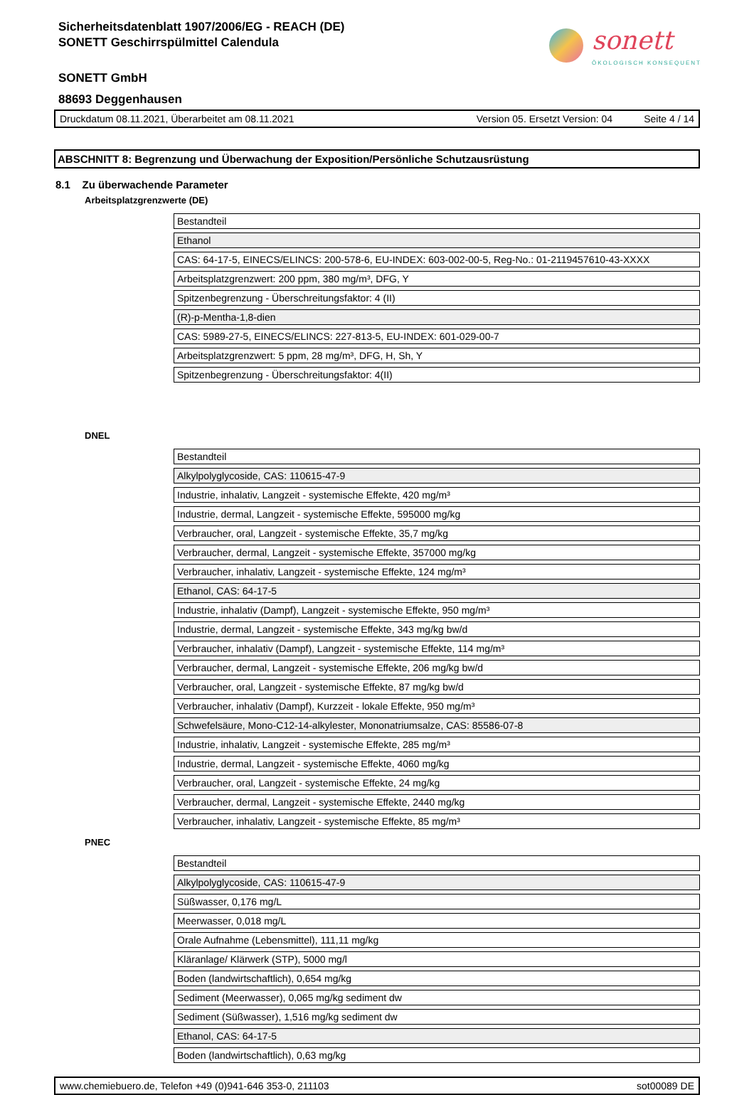sonett
ÖKOLOGISCH KONSEQUENT
Sicherheitsdatenblatt 1907/2006/EG - REACH (DE)
SONETT Geschirrspülmittel Calendula
SONETT GmbH
88693 Deggenhausen
Druckdatum 08.11.2021, Überarbeitet am 08.11.2021 Version 05. Ersetzt Version: 04 Seite 4 / 14
ABSCHNITT 8: Begrenzung und Überwachung der Exposition/Persönliche Schutzausrüstung
8.1 Zu überwachende Parameter
Arbeitsplatzgrenzwerte (DE)
| Bestandteil |
| Ethanol |
| CAS: 64-17-5, EINECS/ELINCS: 200-578-6, EU-INDEX: 603-002-00-5, Reg-No.: 01-2119457610-43-XXXX |
| Arbeitsplatzgrenzwert: 200 ppm, 380 mg/m³, DFG, Y |
| Spitzenbegrenzung - Überschreitungsfaktor: 4 (II) |
| (R)-p-Mentha-1,8-dien |
| CAS: 5989-27-5, EINECS/ELINCS: 227-813-5, EU-INDEX: 601-029-00-7 |
| Arbeitsplatzgrenzwert: 5 ppm, 28 mg/m³, DFG, H, Sh, Y |
| Spitzenbegrenzung - Überschreitungsfaktor: 4(II) |
DNEL
| Bestandteil |
| Alkylpolyglycoside, CAS: 110615-47-9 |
| Industrie, inhalativ, Langzeit - systemische Effekte, 420 mg/m³ |
| Industrie, dermal, Langzeit - systemische Effekte, 595000 mg/kg |
| Verbraucher, oral, Langzeit - systemische Effekte, 35,7 mg/kg |
| Verbraucher, dermal, Langzeit - systemische Effekte, 357000 mg/kg |
| Verbraucher, inhalativ, Langzeit - systemische Effekte, 124 mg/m³ |
| Ethanol, CAS: 64-17-5 |
| Industrie, inhalativ (Dampf), Langzeit - systemische Effekte, 950 mg/m³ |
| Industrie, dermal, Langzeit - systemische Effekte, 343 mg/kg bw/d |
| Verbraucher, inhalativ (Dampf), Langzeit - systemische Effekte, 114 mg/m³ |
| Verbraucher, dermal, Langzeit - systemische Effekte, 206 mg/kg bw/d |
| Verbraucher, oral, Langzeit - systemische Effekte, 87 mg/kg bw/d |
| Verbraucher, inhalativ (Dampf), Kurzzeit - lokale Effekte, 950 mg/m³ |
| Schwefelsäure, Mono-C12-14-alkylester, Mononatriumsalze, CAS: 85586-07-8 |
| Industrie, inhalativ, Langzeit - systemische Effekte, 285 mg/m³ |
| Industrie, dermal, Langzeit - systemische Effekte, 4060 mg/kg |
| Verbraucher, oral, Langzeit - systemische Effekte, 24 mg/kg |
| Verbraucher, dermal, Langzeit - systemische Effekte, 2440 mg/kg |
| Verbraucher, inhalativ, Langzeit - systemische Effekte, 85 mg/m³ |
PNEC
| Bestandteil |
| Alkylpolyglycoside, CAS: 110615-47-9 |
| Süßwasser, 0,176 mg/L |
| Meerwasser, 0,018 mg/L |
| Orale Aufnahme (Lebensmittel), 111,11 mg/kg |
| Kläranlage/ Klärwerk (STP), 5000 mg/l |
| Boden (landwirtschaftlich), 0,654 mg/kg |
| Sediment (Meerwasser), 0,065 mg/kg sediment dw |
| Sediment (Süßwasser), 1,516 mg/kg sediment dw |
| Ethanol, CAS: 64-17-5 |
| Boden (landwirtschaftlich), 0,63 mg/kg |
www.chemiebuero.de, Telefon +49 (0)941-646 353-0, 211103 sot00089 DE